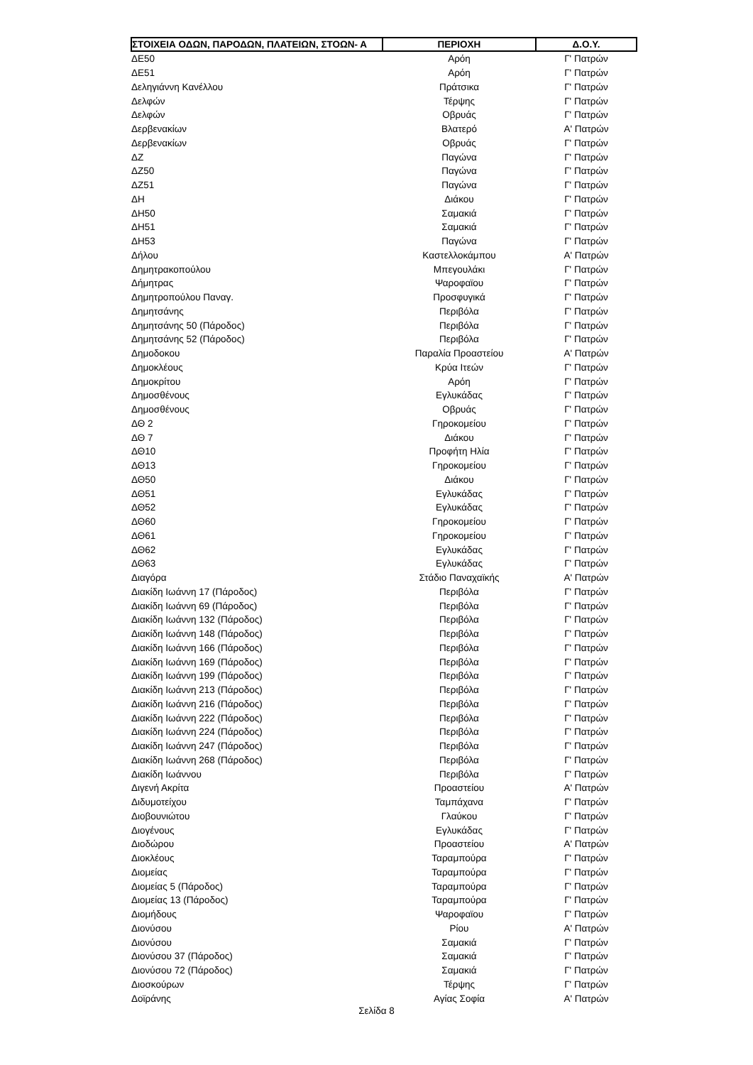| ΣΤΟΙΧΕΙΑ ΟΔΩΝ, ΠΑΡΟΔΩΝ, ΠΛΑΤΕΙΩΝ, ΣΤΟΩΝ- Α | ΠΕΡΙΟΧΗ | Δ.Ο.Υ. |
| --- | --- | --- |
| ΔΕ50 | Αρόη | Γ' Πατρών |
| ΔΕ51 | Αρόη | Γ' Πατρών |
| Δεληγιάννη Κανέλλου | Πράτσικα | Γ' Πατρών |
| Δελφών | Τέρψης | Γ' Πατρών |
| Δελφών | Οβρυάς | Γ' Πατρών |
| Δερβενακίων | Βλατερό | Α' Πατρών |
| Δερβενακίων | Οβρυάς | Γ' Πατρών |
| ΔΖ | Παγώνα | Γ' Πατρών |
| ΔΖ50 | Παγώνα | Γ' Πατρών |
| ΔΖ51 | Παγώνα | Γ' Πατρών |
| ΔΗ | Διάκου | Γ' Πατρών |
| ΔΗ50 | Σαμακιά | Γ' Πατρών |
| ΔΗ51 | Σαμακιά | Γ' Πατρών |
| ΔΗ53 | Παγώνα | Γ' Πατρών |
| Δήλου | Καστελλοκάμπου | Α' Πατρών |
| Δημητρακοπούλου | Μπεγουλάκι | Γ' Πατρών |
| Δήμητρας | Ψαροφαϊου | Γ' Πατρών |
| Δημητροπούλου Παναγ. | Προσφυγικά | Γ' Πατρών |
| Δημητσάνης | Περιβόλα | Γ' Πατρών |
| Δημητσάνης 50 (Πάροδος) | Περιβόλα | Γ' Πατρών |
| Δημητσάνης 52 (Πάροδος) | Περιβόλα | Γ' Πατρών |
| Δημοδοκου | Παραλία Προαστείου | Α' Πατρών |
| Δημοκλέους | Κρύα Ιτεών | Γ' Πατρών |
| Δημοκρίτου | Αρόη | Γ' Πατρών |
| Δημοσθένους | Εγλυκάδας | Γ' Πατρών |
| Δημοσθένους | Οβρυάς | Γ' Πατρών |
| ΔΘ 2 | Γηροκομείου | Γ' Πατρών |
| ΔΘ 7 | Διάκου | Γ' Πατρών |
| ΔΘ10 | Προφήτη Ηλία | Γ' Πατρών |
| ΔΘ13 | Γηροκομείου | Γ' Πατρών |
| ΔΘ50 | Διάκου | Γ' Πατρών |
| ΔΘ51 | Εγλυκάδας | Γ' Πατρών |
| ΔΘ52 | Εγλυκάδας | Γ' Πατρών |
| ΔΘ60 | Γηροκομείου | Γ' Πατρών |
| ΔΘ61 | Γηροκομείου | Γ' Πατρών |
| ΔΘ62 | Εγλυκάδας | Γ' Πατρών |
| ΔΘ63 | Εγλυκάδας | Γ' Πατρών |
| Διαγόρα | Στάδιο Παναχαϊκής | Α' Πατρών |
| Διακίδη Ιωάννη 17 (Πάροδος) | Περιβόλα | Γ' Πατρών |
| Διακίδη Ιωάννη 69 (Πάροδος) | Περιβόλα | Γ' Πατρών |
| Διακίδη Ιωάννη 132 (Πάροδος) | Περιβόλα | Γ' Πατρών |
| Διακίδη Ιωάννη 148 (Πάροδος) | Περιβόλα | Γ' Πατρών |
| Διακίδη Ιωάννη 166 (Πάροδος) | Περιβόλα | Γ' Πατρών |
| Διακίδη Ιωάννη 169 (Πάροδος) | Περιβόλα | Γ' Πατρών |
| Διακίδη Ιωάννη 199 (Πάροδος) | Περιβόλα | Γ' Πατρών |
| Διακίδη Ιωάννη 213 (Πάροδος) | Περιβόλα | Γ' Πατρών |
| Διακίδη Ιωάννη 216 (Πάροδος) | Περιβόλα | Γ' Πατρών |
| Διακίδη Ιωάννη 222 (Πάροδος) | Περιβόλα | Γ' Πατρών |
| Διακίδη Ιωάννη 224 (Πάροδος) | Περιβόλα | Γ' Πατρών |
| Διακίδη Ιωάννη 247 (Πάροδος) | Περιβόλα | Γ' Πατρών |
| Διακίδη Ιωάννη 268 (Πάροδος) | Περιβόλα | Γ' Πατρών |
| Διακίδη Ιωάννου | Περιβόλα | Γ' Πατρών |
| Διγενή Ακρίτα | Προαστείου | Α' Πατρών |
| Διδυμοτείχου | Ταμπάχανα | Γ' Πατρών |
| Διοβουνιώτου | Γλαύκου | Γ' Πατρών |
| Διογένους | Εγλυκάδας | Γ' Πατρών |
| Διοδώρου | Προαστείου | Α' Πατρών |
| Διοκλέους | Ταραμπούρα | Γ' Πατρών |
| Διομείας | Ταραμπούρα | Γ' Πατρών |
| Διομείας 5 (Πάροδος) | Ταραμπούρα | Γ' Πατρών |
| Διομείας 13 (Πάροδος) | Ταραμπούρα | Γ' Πατρών |
| Διομήδους | Ψαροφαϊου | Γ' Πατρών |
| Διονύσου | Ρίου | Α' Πατρών |
| Διονύσου | Σαμακιά | Γ' Πατρών |
| Διονύσου 37 (Πάροδος) | Σαμακιά | Γ' Πατρών |
| Διονύσου 72 (Πάροδος) | Σαμακιά | Γ' Πατρών |
| Διοσκούρων | Τέρψης | Γ' Πατρών |
| Δοϊράνης | Αγίας Σοφία | Α' Πατρών |
Σελίδα 8